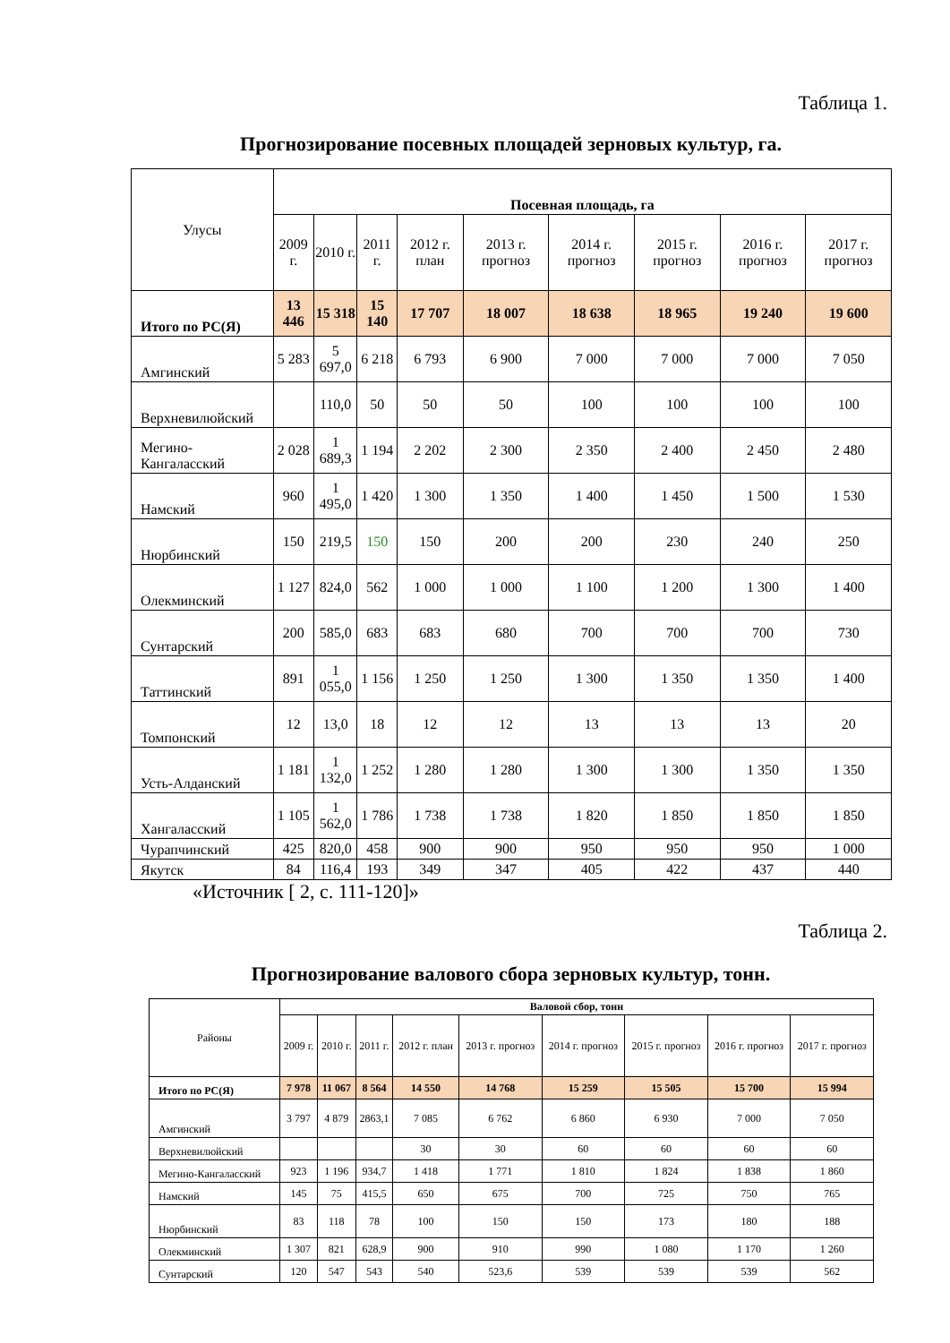Таблица 1.
Прогнозирование посевных площадей зерновых культур, га.
| Улусы | Посевная площадь, га | | | | | | | | |
| --- | --- | --- | --- | --- | --- | --- | --- | --- | --- |
| | 2009 г. | 2010 г. | 2011 г. | 2012 г. план | 2013 г. прогноз | 2014 г. прогноз | 2015 г. прогноз | 2016 г. прогноз | 2017 г. прогноз |
| Итого по РС(Я) | 13 446 | 15 318 | 15 140 | 17 707 | 18 007 | 18 638 | 18 965 | 19 240 | 19 600 |
| Амгинский | 5 283 | 5 697,0 | 6 218 | 6 793 | 6 900 | 7 000 | 7 000 | 7 000 | 7 050 |
| Верхневилюйский | | 110,0 | 50 | 50 | 50 | 100 | 100 | 100 | 100 |
| Мегино-Кангаласский | 2 028 | 1 689,3 | 1 194 | 2 202 | 2 300 | 2 350 | 2 400 | 2 450 | 2 480 |
| Намский | 960 | 1 495,0 | 1 420 | 1 300 | 1 350 | 1 400 | 1 450 | 1 500 | 1 530 |
| Нюрбинский | 150 | 219,5 | 150 | 150 | 200 | 200 | 230 | 240 | 250 |
| Олекминский | 1 127 | 824,0 | 562 | 1 000 | 1 000 | 1 100 | 1 200 | 1 300 | 1 400 |
| Сунтарский | 200 | 585,0 | 683 | 683 | 680 | 700 | 700 | 700 | 730 |
| Таттинский | 891 | 1 055,0 | 1 156 | 1 250 | 1 250 | 1 300 | 1 350 | 1 350 | 1 400 |
| Томпонский | 12 | 13,0 | 18 | 12 | 12 | 13 | 13 | 13 | 20 |
| Усть-Алданский | 1 181 | 1 132,0 | 1 252 | 1 280 | 1 280 | 1 300 | 1 300 | 1 350 | 1 350 |
| Хангаласский | 1 105 | 1 562,0 | 1 786 | 1 738 | 1 738 | 1 820 | 1 850 | 1 850 | 1 850 |
| Чурапчинский | 425 | 820,0 | 458 | 900 | 900 | 950 | 950 | 950 | 1 000 |
| Якутск | 84 | 116,4 | 193 | 349 | 347 | 405 | 422 | 437 | 440 |
«Источник [ 2, с. 111-120]»
Таблица 2.
Прогнозирование валового сбора зерновых культур, тонн.
| Районы | Валовой сбор, тонн | | | | | | | | |
| --- | --- | --- | --- | --- | --- | --- | --- | --- | --- |
| | 2009 г. | 2010 г. | 2011 г. | 2012 г. план | 2013 г. прогноз | 2014 г. прогноз | 2015 г. прогноз | 2016 г. прогноз | 2017 г. прогноз |
| Итого по РС(Я) | 7 978 | 11 067 | 8 564 | 14 550 | 14 768 | 15 259 | 15 505 | 15 700 | 15 994 |
| Амгинский | 3 797 | 4 879 | 2863,1 | 7 085 | 6 762 | 6 860 | 6 930 | 7 000 | 7 050 |
| Верхневилюйский | | | | 30 | 30 | 60 | 60 | 60 | 60 |
| Мегино-Кангаласский | 923 | 1 196 | 934,7 | 1 418 | 1 771 | 1 810 | 1 824 | 1 838 | 1 860 |
| Намский | 145 | 75 | 415,5 | 650 | 675 | 700 | 725 | 750 | 765 |
| Нюрбинский | 83 | 118 | 78 | 100 | 150 | 150 | 173 | 180 | 188 |
| Олекминский | 1 307 | 821 | 628,9 | 900 | 910 | 990 | 1 080 | 1 170 | 1 260 |
| Сунтарский | 120 | 547 | 543 | 540 | 523,6 | 539 | 539 | 539 | 562 |